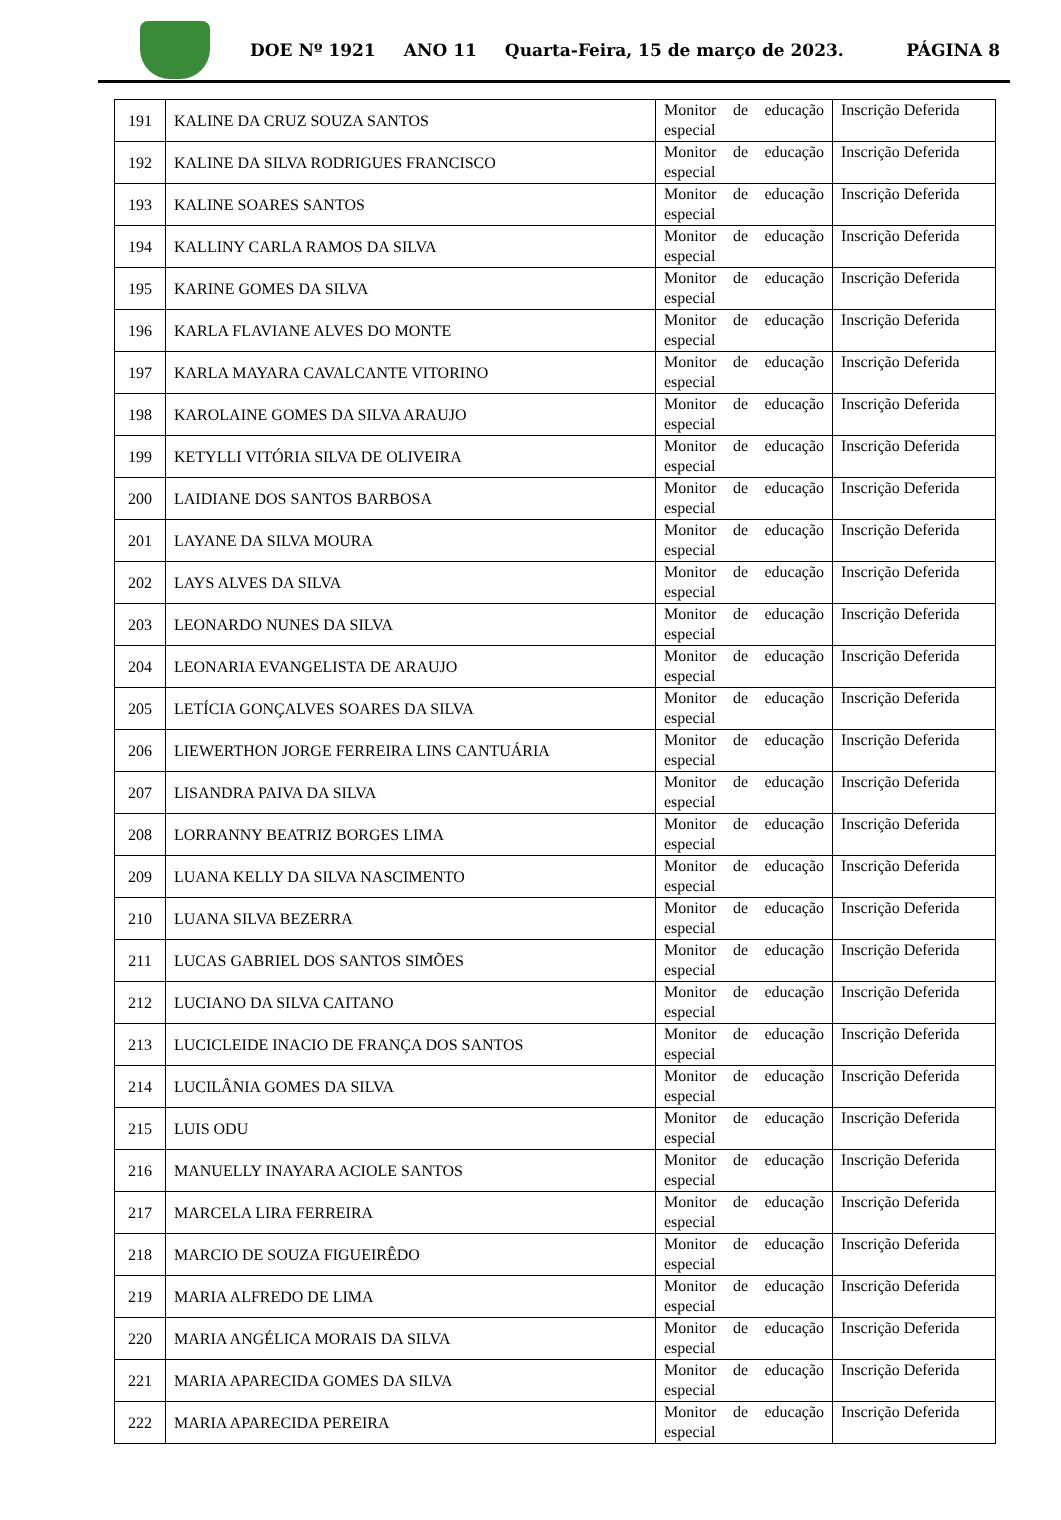DOE Nº 1921 ANO 11 Quarta-Feira, 15 de março de 2023. PÁGINA 8
| 191 | KALINE DA CRUZ SOUZA SANTOS | Monitor de educação especial | Inscrição Deferida |
| 192 | KALINE DA SILVA RODRIGUES FRANCISCO | Monitor de educação especial | Inscrição Deferida |
| 193 | KALINE SOARES SANTOS | Monitor de educação especial | Inscrição Deferida |
| 194 | KALLINY CARLA RAMOS DA SILVA | Monitor de educação especial | Inscrição Deferida |
| 195 | KARINE GOMES DA SILVA | Monitor de educação especial | Inscrição Deferida |
| 196 | KARLA FLAVIANE ALVES DO MONTE | Monitor de educação especial | Inscrição Deferida |
| 197 | KARLA MAYARA CAVALCANTE VITORINO | Monitor de educação especial | Inscrição Deferida |
| 198 | KAROLAINE GOMES DA SILVA ARAUJO | Monitor de educação especial | Inscrição Deferida |
| 199 | KETYLLI VITÓRIA SILVA DE OLIVEIRA | Monitor de educação especial | Inscrição Deferida |
| 200 | LAIDIANE DOS SANTOS BARBOSA | Monitor de educação especial | Inscrição Deferida |
| 201 | LAYANE DA SILVA MOURA | Monitor de educação especial | Inscrição Deferida |
| 202 | LAYS ALVES DA SILVA | Monitor de educação especial | Inscrição Deferida |
| 203 | LEONARDO NUNES DA SILVA | Monitor de educação especial | Inscrição Deferida |
| 204 | LEONARIA EVANGELISTA DE ARAUJO | Monitor de educação especial | Inscrição Deferida |
| 205 | LETÍCIA GONÇALVES SOARES DA SILVA | Monitor de educação especial | Inscrição Deferida |
| 206 | LIEWERTHON JORGE FERREIRA LINS CANTUÁRIA | Monitor de educação especial | Inscrição Deferida |
| 207 | LISANDRA PAIVA DA SILVA | Monitor de educação especial | Inscrição Deferida |
| 208 | LORRANNY BEATRIZ BORGES LIMA | Monitor de educação especial | Inscrição Deferida |
| 209 | LUANA KELLY DA SILVA NASCIMENTO | Monitor de educação especial | Inscrição Deferida |
| 210 | LUANA SILVA BEZERRA | Monitor de educação especial | Inscrição Deferida |
| 211 | LUCAS GABRIEL DOS SANTOS SIMÕES | Monitor de educação especial | Inscrição Deferida |
| 212 | LUCIANO DA SILVA CAITANO | Monitor de educação especial | Inscrição Deferida |
| 213 | LUCICLEIDE INACIO DE FRANÇA DOS SANTOS | Monitor de educação especial | Inscrição Deferida |
| 214 | LUCILÂNIA GOMES DA SILVA | Monitor de educação especial | Inscrição Deferida |
| 215 | LUIS ODU | Monitor de educação especial | Inscrição Deferida |
| 216 | MANUELLY INAYARA ACIOLE SANTOS | Monitor de educação especial | Inscrição Deferida |
| 217 | MARCELA LIRA FERREIRA | Monitor de educação especial | Inscrição Deferida |
| 218 | MARCIO DE SOUZA FIGUEIRÊDO | Monitor de educação especial | Inscrição Deferida |
| 219 | MARIA ALFREDO DE LIMA | Monitor de educação especial | Inscrição Deferida |
| 220 | MARIA ANGÉLICA MORAIS DA SILVA | Monitor de educação especial | Inscrição Deferida |
| 221 | MARIA APARECIDA GOMES DA SILVA | Monitor de educação especial | Inscrição Deferida |
| 222 | MARIA APARECIDA PEREIRA | Monitor de educação especial | Inscrição Deferida |